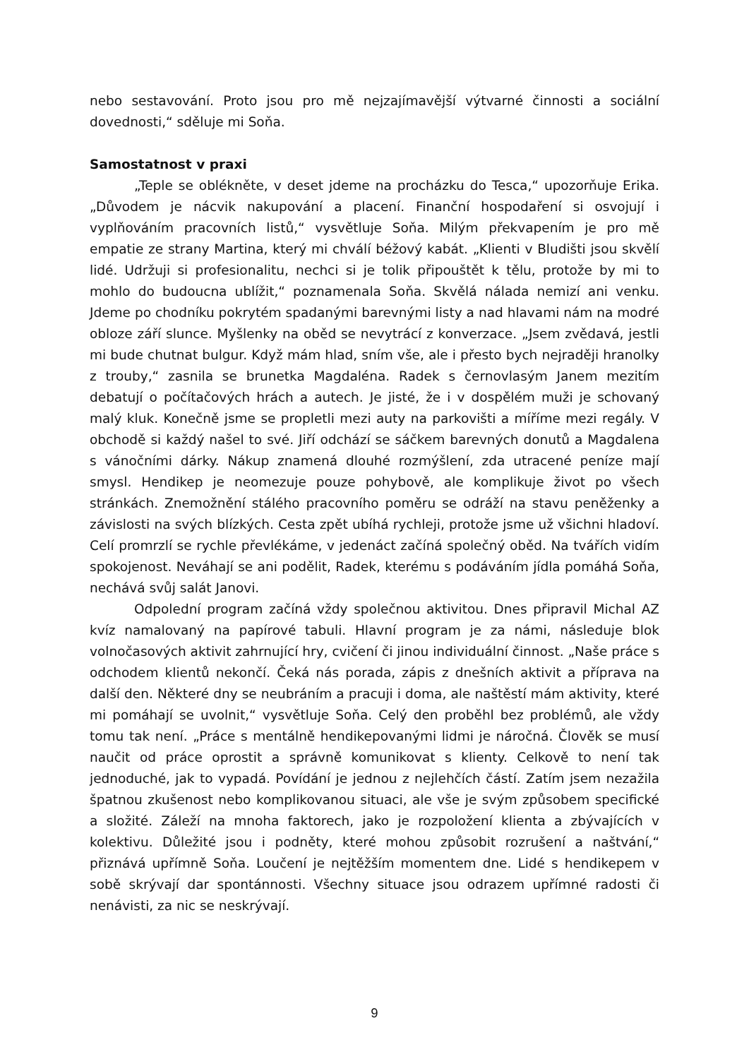nebo sestavování. Proto jsou pro mě nejzajímavější výtvarné činnosti a sociální dovednosti,“ sděluje mi Soňa.
Samostatnost v praxi
„Teple se oblékněte, v deset jdeme na procházku do Tesca,“ upozorňuje Erika. „Důvodem je nácvik nakupování a placení. Finanční hospodaření si osvojují i vyplňováním pracovních listů,“ vysvětluje Soňa. Milým překvapením je pro mě empatie ze strany Martina, který mi chválí béžový kabát. „Klienti v Bludišti jsou skvělí lidé. Udržuji si profesionalitu, nechci si je tolik připouštět k tělu, protože by mi to mohlo do budoucna ublížit,“ poznamenala Soňa. Skvělá nálada nemizí ani venku. Jdeme po chodníku pokrytém spadanými barevnými listy a nad hlavami nám na modré obloze září slunce. Myšlenky na oběd se nevytrácí z konverzace. „Jsem zvědavá, jestli mi bude chutnat bulgur. Když mám hlad, sním vše, ale i přesto bych nejraději hranolky z trouby,“ zasnila se brunetka Magdaléna. Radek s černovlasým Janem mezitím debatují o počítačových hrách a autech. Je jisté, že i v dospělém muži je schovaný malý kluk. Konečně jsme se propletli mezi auty na parkovišti a míříme mezi regály. V obchodě si každý našel to své. Jiří odchází se sáčkem barevných donutů a Magdalena s vánočními dárky. Nákup znamená dlouhé rozmýšlení, zda utracené peníze mají smysl. Hendikep je neomezuje pouze pohybově, ale komplikuje život po všech stránkách. Znemožnění stálého pracovního poměru se odráží na stavu peněženky a závislosti na svých blízkých. Cesta zpět ubíhá rychleji, protože jsme už všichni hladoví. Celí promrzlí se rychle převlékáme, v jedenáct začíná společný oběd. Na tvářích vidím spokojenost. Neváhají se ani podělit, Radek, kterému s podáváním jídla pomáhá Soňa, nechává svůj salát Janovi.
Odpolední program začíná vždy společnou aktivitou. Dnes připravil Michal AZ kvíz namalovaný na papírové tabuli. Hlavní program je za námi, následuje blok volnočasových aktivit zahrnující hry, cvičení či jinou individuální činnost. „Naše práce s odchodem klientů nekončí. Čeká nás porada, zápis z dnešních aktivit a příprava na další den. Některé dny se neubráním a pracuji i doma, ale naštěstí mám aktivity, které mi pomáhají se uvolnit,“ vysvětluje Soňa. Celý den proběhl bez problémů, ale vždy tomu tak není. „Práce s mentálně hendikepovanými lidmi je náročná. Člověk se musí naučit od práce oprostit a správně komunikovat s klienty. Celkově to není tak jednoduché, jak to vypadá. Povídání je jednou z nejlehčích částí. Zatím jsem nezažila špatnou zkušenost nebo komplikovanou situaci, ale vše je svým způsobem specifické a složité. Záleží na mnoha faktorech, jako je rozpoložení klienta a zbývajících v kolektivu. Důležité jsou i podněty, které mohou způsobit rozrušení a naštvání,“ přiznává upřímně Soňa. Loučení je nejtěžším momentem dne. Lidé s hendikepem v sobě skrývají dar spontánnosti. Všechny situace jsou odrazem upřímné radosti či nenávisti, za nic se neskrývají.
9